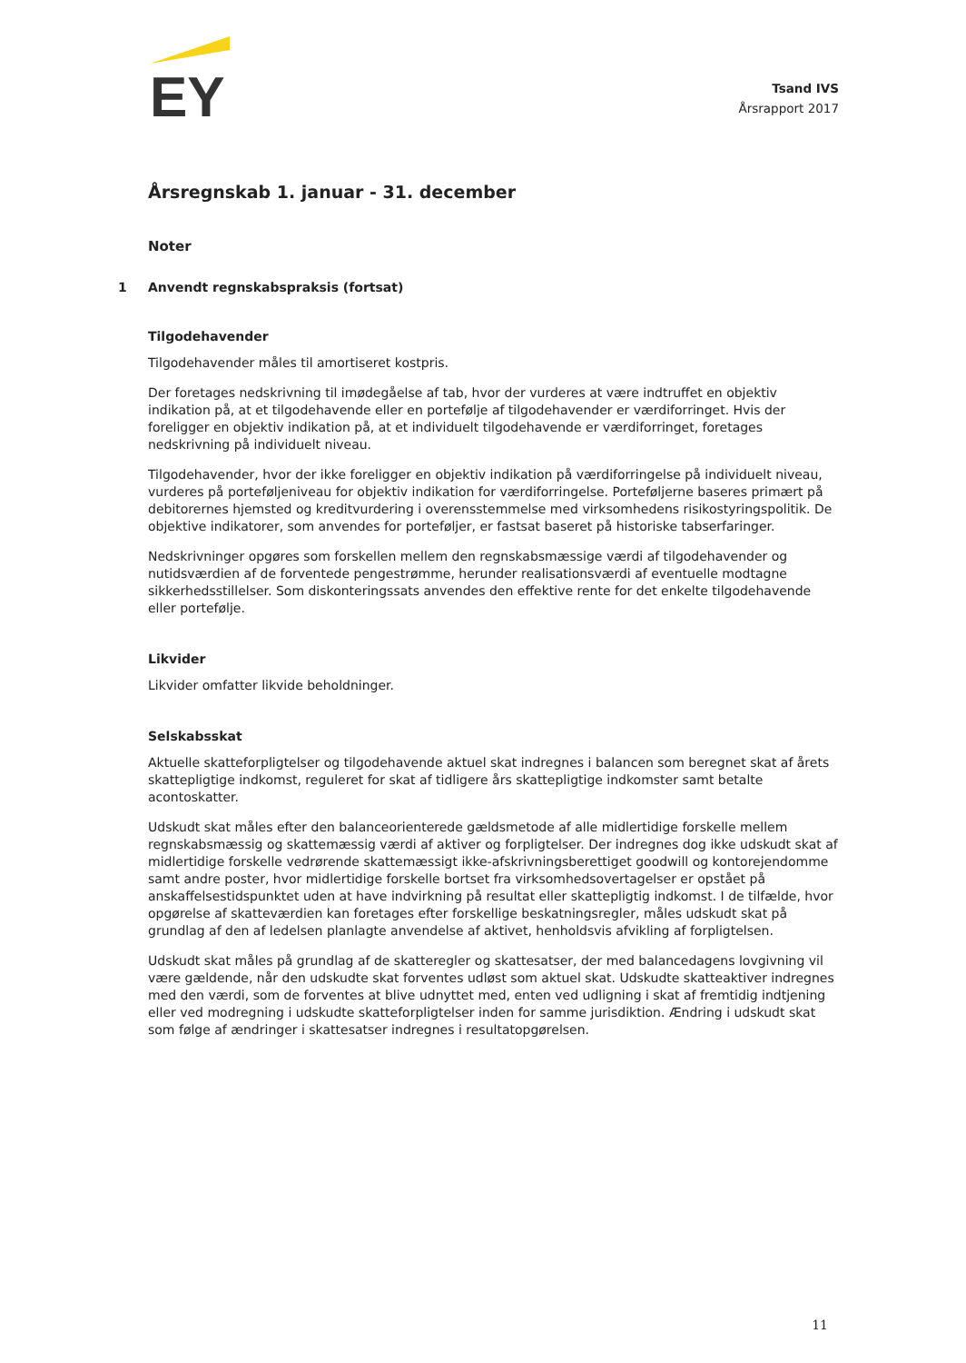EY
Tsand IVS
Årsrapport 2017
Årsregnskab 1. januar - 31. december
Noter
1 Anvendt regnskabspraksis (fortsat)
Tilgodehavender
Tilgodehavender måles til amortiseret kostpris.
Der foretages nedskrivning til imødegåelse af tab, hvor der vurderes at være indtruffet en objektiv indikation på, at et tilgodehavende eller en portefølje af tilgodehavender er værdiforringet. Hvis der foreligger en objektiv indikation på, at et individuelt tilgodehavende er værdiforringet, foretages nedskrivning på individuelt niveau.
Tilgodehavender, hvor der ikke foreligger en objektiv indikation på værdiforringelse på individuelt niveau, vurderes på porteføljeniveau for objektiv indikation for værdiforringelse. Porteføljerne baseres primært på debitorernes hjemsted og kreditvurdering i overensstemmelse med virksomhedens risikostyringspolitik. De objektive indikatorer, som anvendes for porteføljer, er fastsat baseret på historiske tabserfaringer.
Nedskrivninger opgøres som forskellen mellem den regnskabsmæssige værdi af tilgodehavender og nutidsværdien af de forventede pengestrømme, herunder realisationsværdi af eventuelle modtagne sikkerhedsstillelser. Som diskonteringssats anvendes den effektive rente for det enkelte tilgodehavende eller portefølje.
Likvider
Likvider omfatter likvide beholdninger.
Selskabsskat
Aktuelle skatteforpligtelser og tilgodehavende aktuel skat indregnes i balancen som beregnet skat af årets skattepligtige indkomst, reguleret for skat af tidligere års skattepligtige indkomster samt betalte acontoskatter.
Udskudt skat måles efter den balanceorienterede gældsmetode af alle midlertidige forskelle mellem regnskabsmæssig og skattemæssig værdi af aktiver og forpligtelser. Der indregnes dog ikke udskudt skat af midlertidige forskelle vedrørende skattemæssigt ikke-afskrivningsberettiget goodwill og kontorejendomme samt andre poster, hvor midlertidige forskelle bortset fra virksomhedsovertagelser er opstået på anskaffelsestidspunktet uden at have indvirkning på resultat eller skattepligtig indkomst. I de tilfælde, hvor opgørelse af skatteværdien kan foretages efter forskellige beskatningsregler, måles udskudt skat på grundlag af den af ledelsen planlagte anvendelse af aktivet, henholdsvis afvikling af forpligtelsen.
Udskudt skat måles på grundlag af de skatteregler og skattesatser, der med balancedagens lovgivning vil være gældende, når den udskudte skat forventes udløst som aktuel skat. Udskudte skatteaktiver indregnes med den værdi, som de forventes at blive udnyttet med, enten ved udligning i skat af fremtidig indtjening eller ved modregning i udskudte skatteforpligtelser inden for samme jurisdiktion. Ændring i udskudt skat som følge af ændringer i skattesatser indregnes i resultatopgørelsen.
11